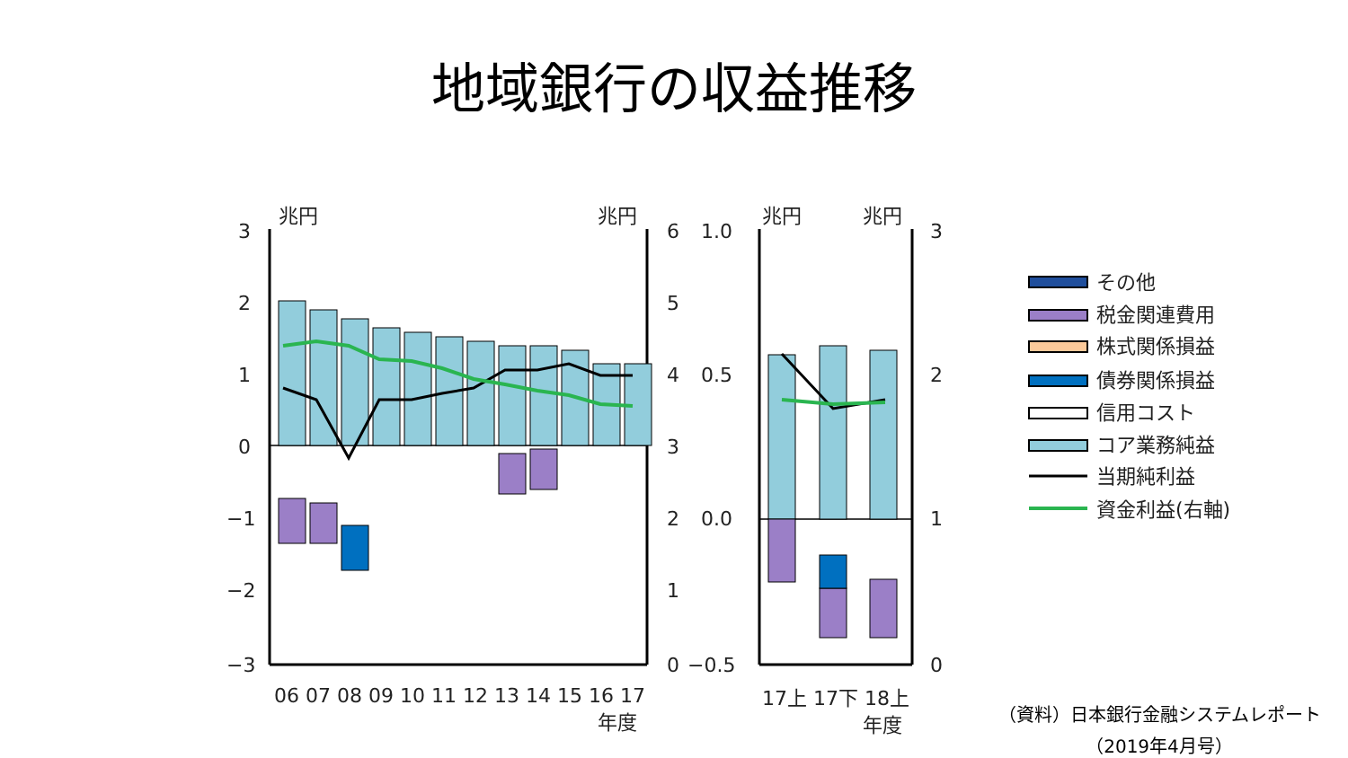地域銀行の収益推移
3
2
1
0
−1
−2
−3
兆円
兆円
6
5
4
3
2
1
0
1.0
0.5
0.0
−0.5
兆円
兆円
3
2
1
0
06
07
08
09
10
11
12
13
14
15
16
17
年度
17上
17下
18上
年度
その他
税金関連費用
株式関係損益
債券関係損益
信用コスト
コア業務純益
当期純利益
資金利益(右軸)
（資料）日本銀行金融システムレポート
（2019年4月号）